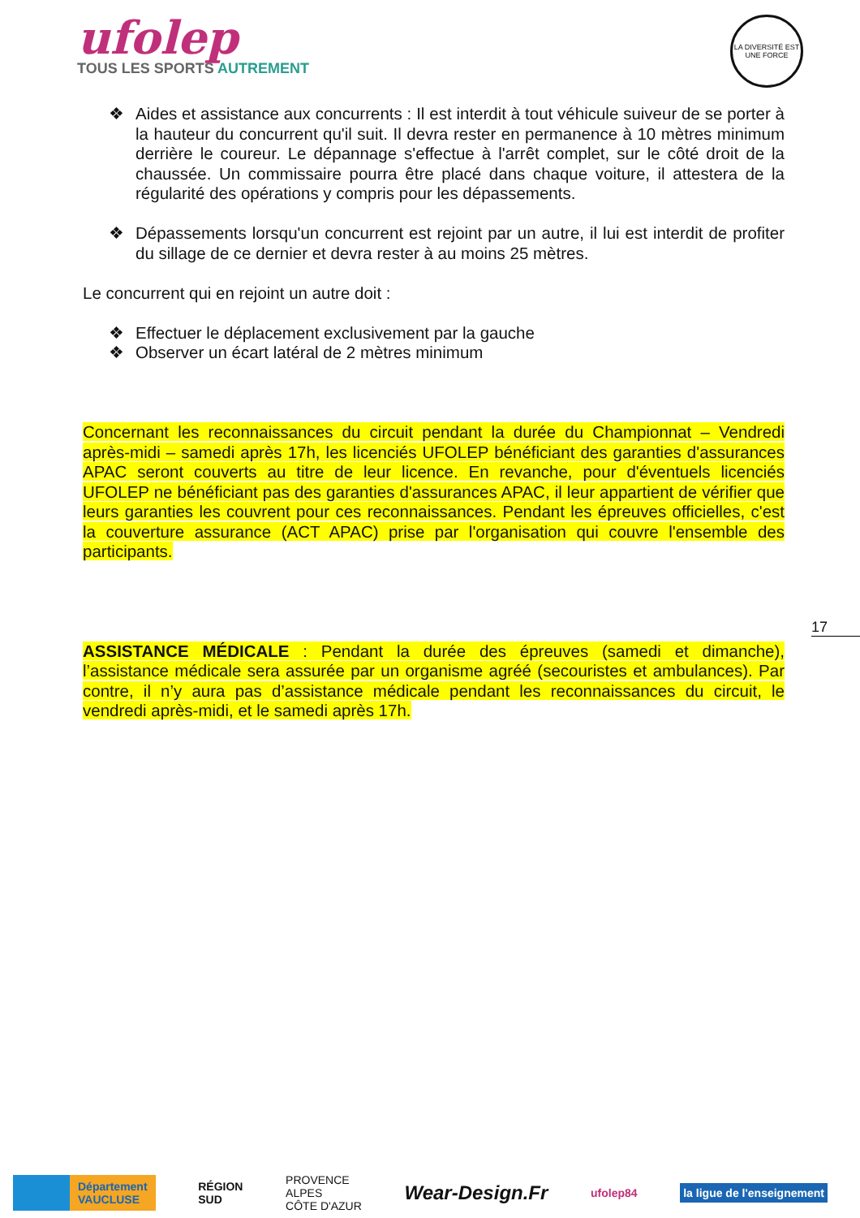ufolep
TOUS LES SPORTS AUTREMENT
LA DIVERSITÉ EST UNE FORCE
❖ Aides et assistance aux concurrents : Il est interdit à tout véhicule suiveur de se porter à la hauteur du concurrent qu'il suit. Il devra rester en permanence à 10 mètres minimum derrière le coureur. Le dépannage s'effectue à l'arrêt complet, sur le côté droit de la chaussée. Un commissaire pourra être placé dans chaque voiture, il attestera de la régularité des opérations y compris pour les dépassements.
❖ Dépassements lorsqu'un concurrent est rejoint par un autre, il lui est interdit de profiter du sillage de ce dernier et devra rester à au moins 25 mètres.
Le concurrent qui en rejoint un autre doit :
❖ Effectuer le déplacement exclusivement par la gauche
❖ Observer un écart latéral de 2 mètres minimum
Concernant les reconnaissances du circuit pendant la durée du Championnat – Vendredi après-midi – samedi après 17h, les licenciés UFOLEP bénéficiant des garanties d'assurances APAC seront couverts au titre de leur licence. En revanche, pour d'éventuels licenciés UFOLEP ne bénéficiant pas des garanties d'assurances APAC, il leur appartient de vérifier que leurs garanties les couvrent pour ces reconnaissances. Pendant les épreuves officielles, c'est la couverture assurance (ACT APAC) prise par l'organisation qui couvre l'ensemble des participants.
ASSISTANCE MÉDICALE : Pendant la durée des épreuves (samedi et dimanche), l’assistance médicale sera assurée par un organisme agréé (secouristes et ambulances). Par contre, il n’y aura pas d’assistance médicale pendant les reconnaissances du circuit, le vendredi après-midi, et le samedi après 17h.
17
Département
VAUCLUSE
RÉGION
SUD
PROVENCE
ALPES
CÔTE D'AZUR
Wear-Design.Fr
ufolep84
la ligue de l'enseignement